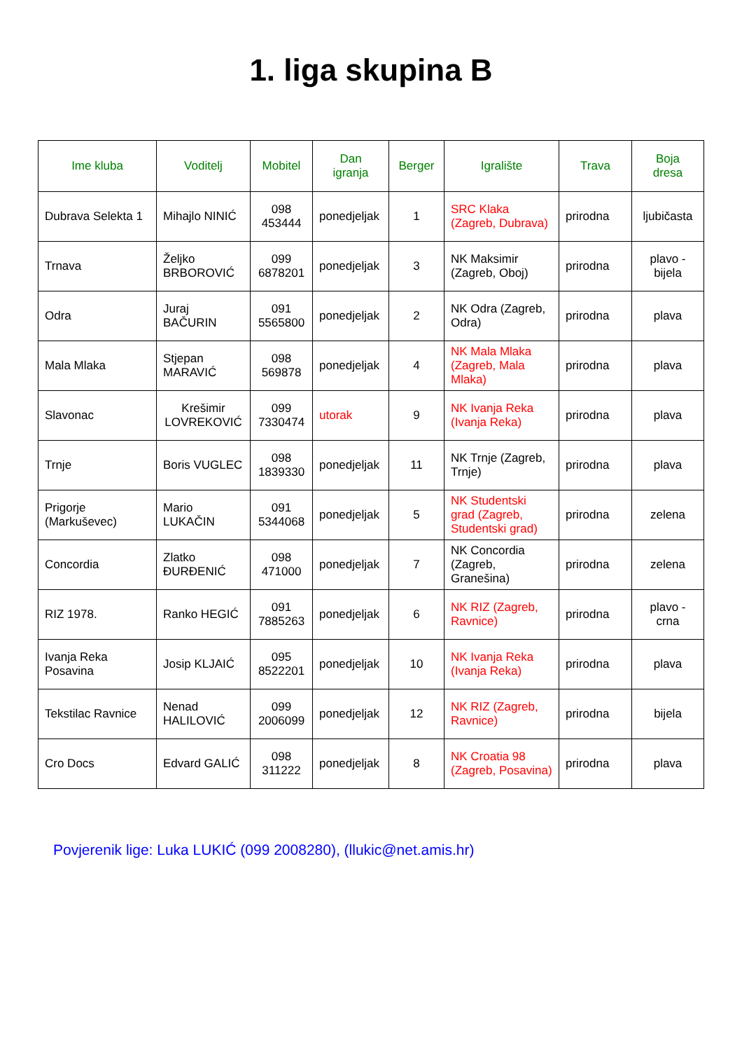1. liga skupina B
| Ime kluba | Voditelj | Mobitel | Dan igranja | Berger | Igralište | Trava | Boja dresa |
| --- | --- | --- | --- | --- | --- | --- | --- |
| Dubrava Selekta 1 | Mihajlo NINIĆ | 098 453444 | ponedjeljak | 1 | SRC Klaka (Zagreb, Dubrava) | prirodna | ljubičasta |
| Trnava | Željko BRBOROVIĆ | 099 6878201 | ponedjeljak | 3 | NK Maksimir (Zagreb, Oboj) | prirodna | plavo - bijela |
| Odra | Juraj BAČURIN | 091 5565800 | ponedjeljak | 2 | NK Odra (Zagreb, Odra) | prirodna | plava |
| Mala Mlaka | Stjepan MARAVIĆ | 098 569878 | ponedjeljak | 4 | NK Mala Mlaka (Zagreb, Mala Mlaka) | prirodna | plava |
| Slavonac | Krešimir LOVREKOVIĆ | 099 7330474 | utorak | 9 | NK Ivanja Reka (Ivanja Reka) | prirodna | plava |
| Trnje | Boris VUGLEC | 098 1839330 | ponedjeljak | 11 | NK Trnje (Zagreb, Trnje) | prirodna | plava |
| Prigorje (Markuševec) | Mario LUKAČIN | 091 5344068 | ponedjeljak | 5 | NK Studentski grad (Zagreb, Studentski grad) | prirodna | zelena |
| Concordia | Zlatko ĐURĐENIĆ | 098 471000 | ponedjeljak | 7 | NK Concordia (Zagreb, Granešina) | prirodna | zelena |
| RIZ 1978. | Ranko HEGIĆ | 091 7885263 | ponedjeljak | 6 | NK RIZ (Zagreb, Ravnice) | prirodna | plavo - crna |
| Ivanja Reka Posavina | Josip KLJAIĆ | 095 8522201 | ponedjeljak | 10 | NK Ivanja Reka (Ivanja Reka) | prirodna | plava |
| Tekstilac Ravnice | Nenad HALILOVIĆ | 099 2006099 | ponedjeljak | 12 | NK RIZ (Zagreb, Ravnice) | prirodna | bijela |
| Cro Docs | Edvard GALIĆ | 098 311222 | ponedjeljak | 8 | NK Croatia 98 (Zagreb, Posavina) | prirodna | plava |
Povjerenik lige: Luka LUKIĆ (099 2008280), (llukic@net.amis.hr)